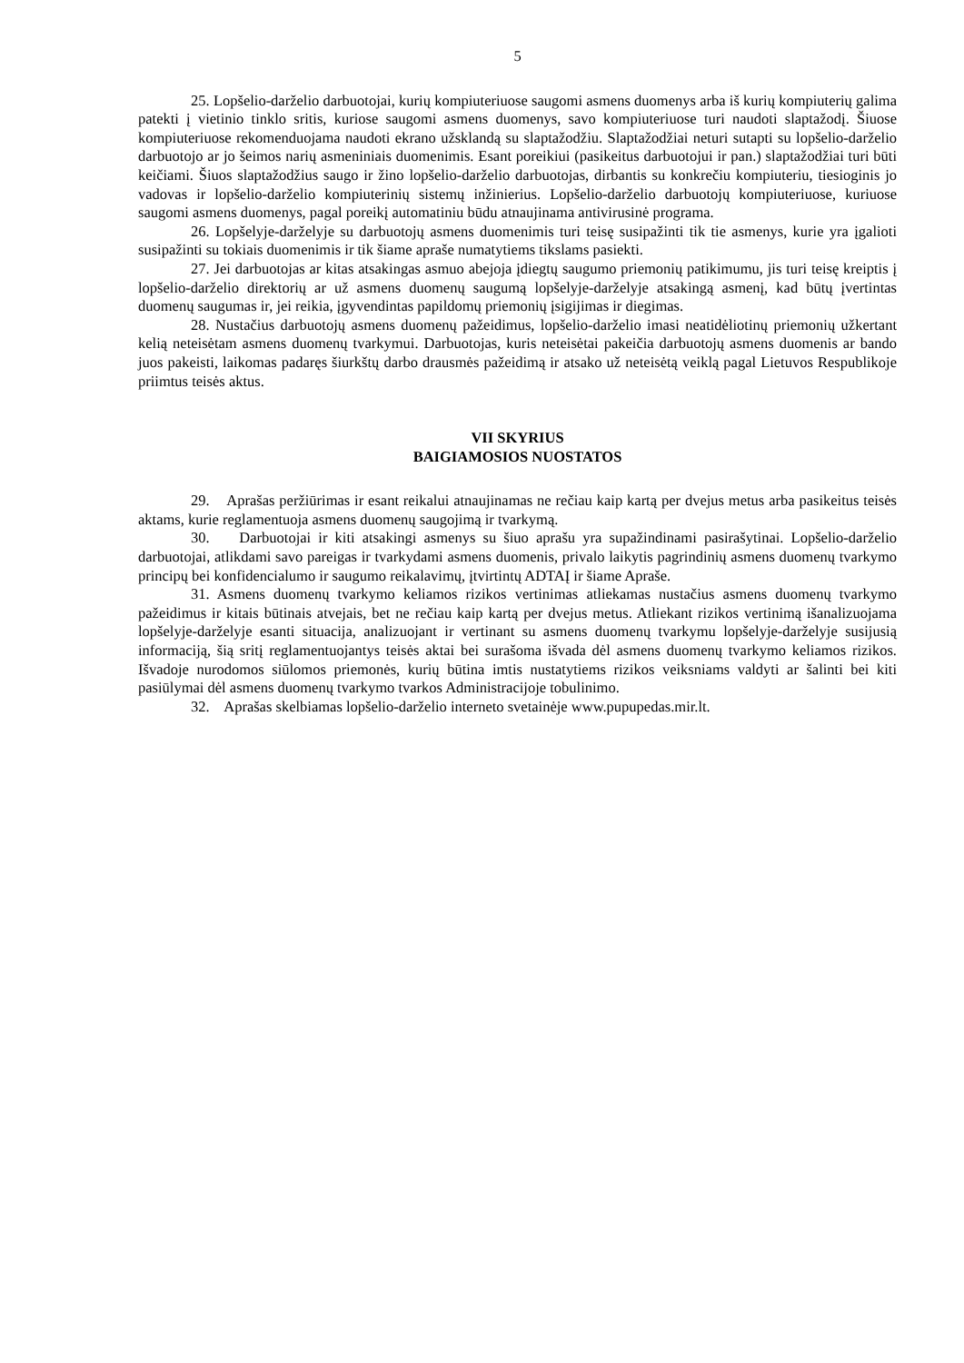5
25. Lopšelio-darželio darbuotojai, kurių kompiuteriuose saugomi asmens duomenys arba iš kurių kompiuterių galima patekti į vietinio tinklo sritis, kuriose saugomi asmens duomenys, savo kompiuteriuose turi naudoti slaptažodį. Šiuose kompiuteriuose rekomenduojama naudoti ekrano užsklandą su slaptažodžiu. Slaptažodžiai neturi sutapti su lopšelio-darželio darbuotojo ar jo šeimos narių asmeniniais duomenimis. Esant poreikiui (pasikeitus darbuotojui ir pan.) slaptažodžiai turi būti keičiami. Šiuos slaptažodžius saugo ir žino lopšelio-darželio darbuotojas, dirbantis su konkrečiu kompiuteriu, tiesioginis jo vadovas ir lopšelio-darželio kompiuterinių sistemų inžinierius. Lopšelio-darželio darbuotojų kompiuteriuose, kuriuose saugomi asmens duomenys, pagal poreikį automatiniu būdu atnaujinama antivirusinė programa.
26. Lopšelyje-darželyje su darbuotojų asmens duomenimis turi teisę susipažinti tik tie asmenys, kurie yra įgalioti susipažinti su tokiais duomenimis ir tik šiame apraše numatytiems tikslams pasiekti.
27. Jei darbuotojas ar kitas atsakingas asmuo abejoja įdiegtų saugumo priemonių patikimumu, jis turi teisę kreiptis į lopšelio-darželio direktorių ar už asmens duomenų saugumą lopšelyje-darželyje atsakingą asmenį, kad būtų įvertintas duomenų saugumas ir, jei reikia, įgyvendintas papildomų priemonių įsigijimas ir diegimas.
28. Nustačius darbuotojų asmens duomenų pažeidimus, lopšelio-darželio imasi neatidėliotinų priemonių užkertant kelią neteisėtam asmens duomenų tvarkymui. Darbuotojas, kuris neteisėtai pakeičia darbuotojų asmens duomenis ar bando juos pakeisti, laikomas padaręs šiurkštų darbo drausmės pažeidimą ir atsako už neteisėtą veiklą pagal Lietuvos Respublikoje priimtus teisės aktus.
VII SKYRIUS
BAIGIAMOSIOS NUOSTATOS
29. Aprašas peržiūrimas ir esant reikalui atnaujinamas ne rečiau kaip kartą per dvejus metus arba pasikeitus teisės aktams, kurie reglamentuoja asmens duomenų saugojimą ir tvarkymą.
30. Darbuotojai ir kiti atsakingi asmenys su šiuo aprašu yra supažindinami pasirašytinai. Lopšelio-darželio darbuotojai, atlikdami savo pareigas ir tvarkydami asmens duomenis, privalo laikytis pagrindinių asmens duomenų tvarkymo principų bei konfidencialumo ir saugumo reikalavimų, įtvirtintų ADTAĮ ir šiame Apraše.
31. Asmens duomenų tvarkymo keliamos rizikos vertinimas atliekamas nustačius asmens duomenų tvarkymo pažeidimus ir kitais būtinais atvejais, bet ne rečiau kaip kartą per dvejus metus. Atliekant rizikos vertinimą išanalizuojama lopšelyje-darželyje esanti situacija, analizuojant ir vertinant su asmens duomenų tvarkymu lopšelyje-darželyje susijusią informaciją, šią sritį reglamentuojantys teisės aktai bei surašoma išvada dėl asmens duomenų tvarkymo keliamos rizikos. Išvadoje nurodomos siūlomos priemonės, kurių būtina imtis nustatytiems rizikos veiksniams valdyti ar šalinti bei kiti pasiūlymai dėl asmens duomenų tvarkymo tvarkos Administracijoje tobulinimo.
32. Aprašas skelbiamas lopšelio-darželio interneto svetainėje www.pupupedas.mir.lt.